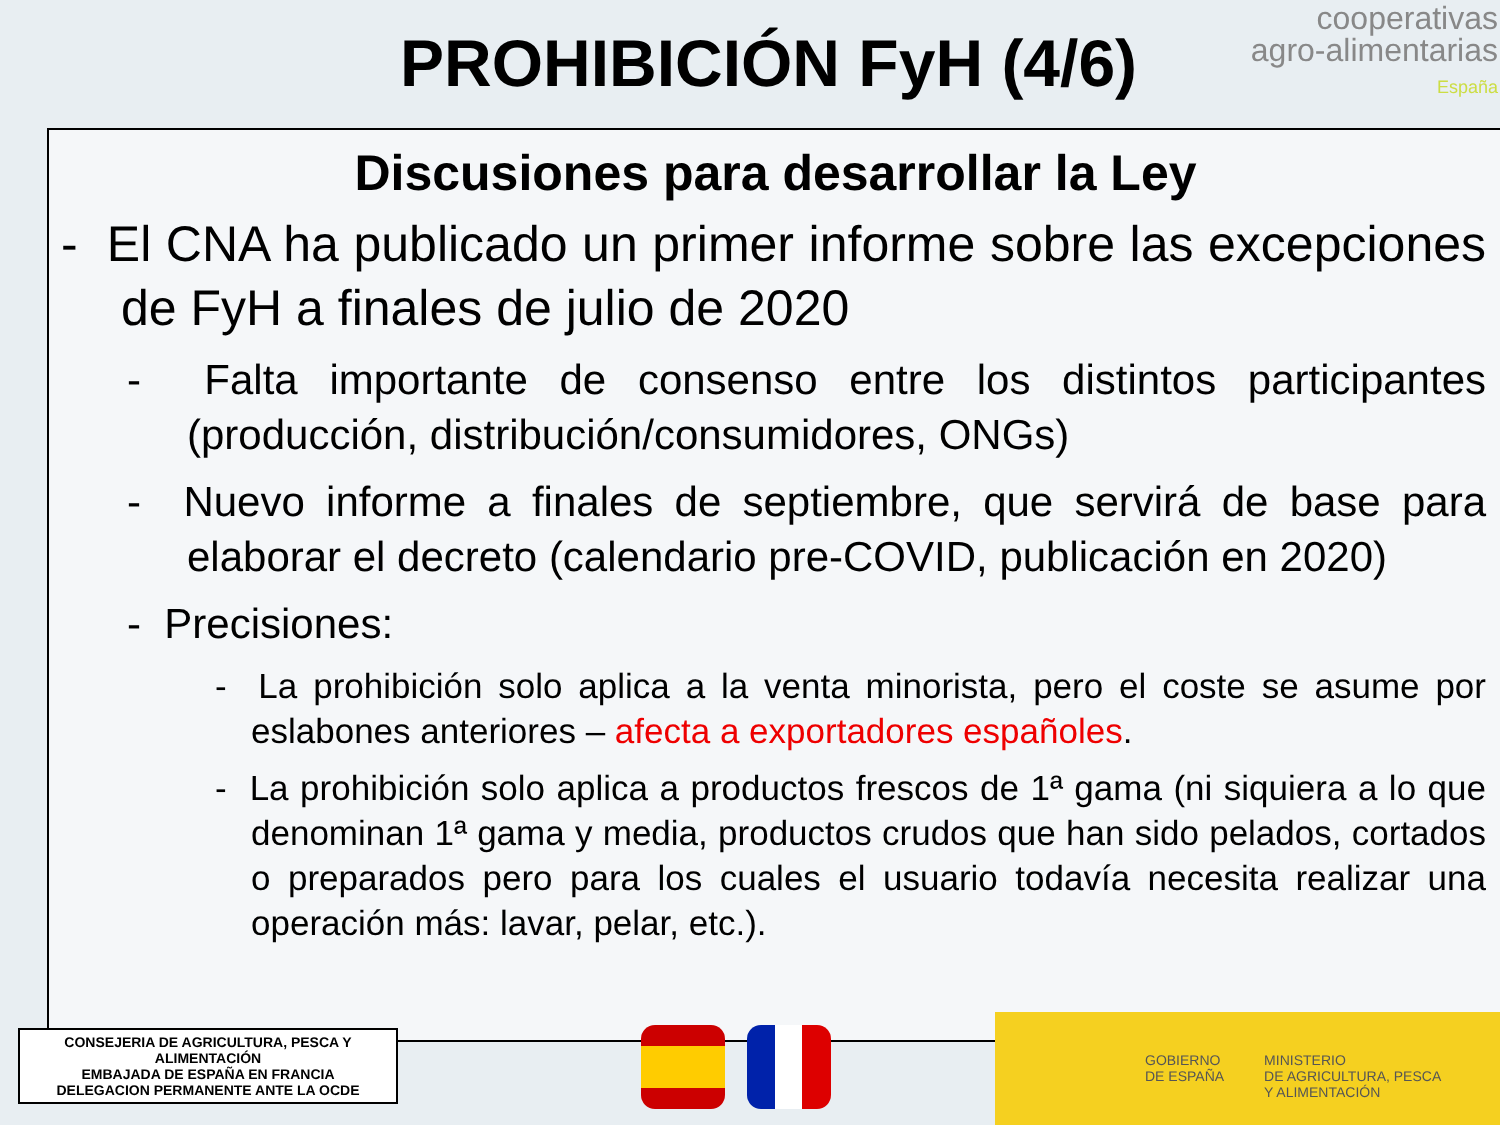PROHIBICIÓN FyH (4/6)
cooperativas
agro-alimentarias
España
Discusiones para desarrollar la Ley
- El CNA ha publicado un primer informe sobre las excepciones de FyH a finales de julio de 2020
- Falta importante de consenso entre los distintos participantes (producción, distribución/consumidores, ONGs)
- Nuevo informe a finales de septiembre, que servirá de base para elaborar el decreto (calendario pre-COVID, publicación en 2020)
- Precisiones:
- La prohibición solo aplica a la venta minorista, pero el coste se asume por eslabones anteriores – afecta a exportadores españoles.
- La prohibición solo aplica a productos frescos de 1ª gama (ni siquiera a lo que denominan 1ª gama y media, productos crudos que han sido pelados, cortados o preparados pero para los cuales el usuario todavía necesita realizar una operación más: lavar, pelar, etc.).
CONSEJERIA DE AGRICULTURA, PESCA Y ALIMENTACIÓN
EMBAJADA DE ESPAÑA EN FRANCIA
DELEGACION PERMANENTE ANTE LA OCDE
GOBIERNO
DE ESPAÑA MINISTERIO
DE AGRICULTURA, PESCA
Y ALIMENTACIÓN